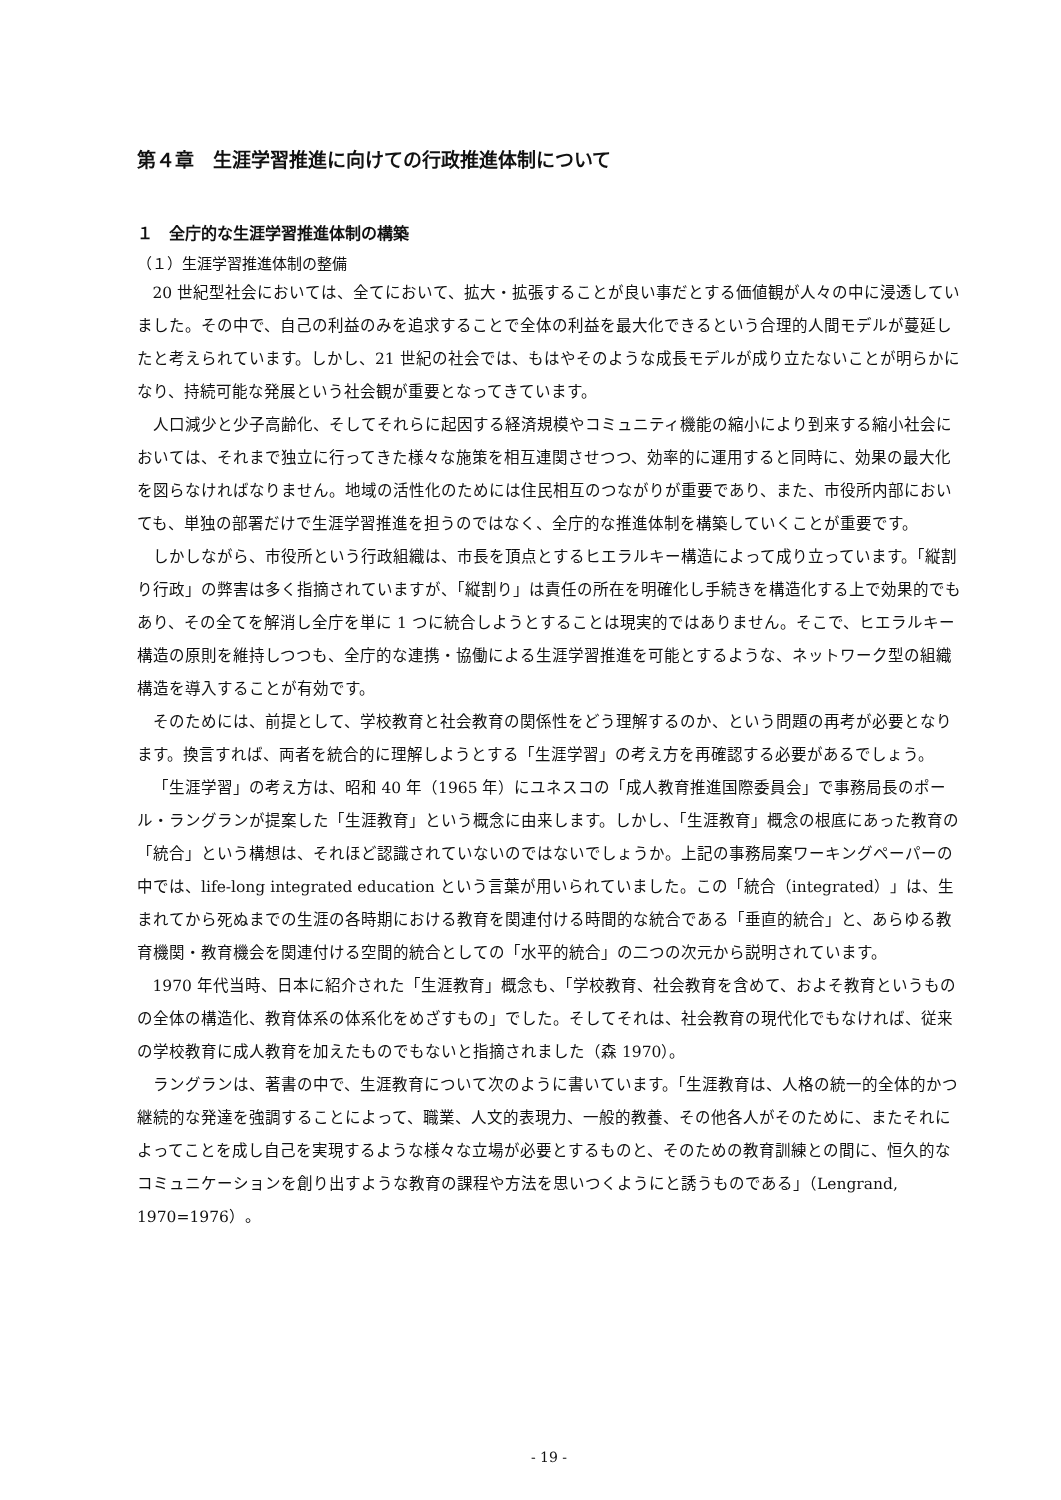第４章　生涯学習推進に向けての行政推進体制について
１　全庁的な生涯学習推進体制の構築
（１）生涯学習推進体制の整備
20 世紀型社会においては、全てにおいて、拡大・拡張することが良い事だとする価値観が人々の中に浸透していました。その中で、自己の利益のみを追求することで全体の利益を最大化できるという合理的人間モデルが蔓延したと考えられています。しかし、21 世紀の社会では、もはやそのような成長モデルが成り立たないことが明らかになり、持続可能な発展という社会観が重要となってきています。
人口減少と少子高齢化、そしてそれらに起因する経済規模やコミュニティ機能の縮小により到来する縮小社会においては、それまで独立に行ってきた様々な施策を相互連関させつつ、効率的に運用すると同時に、効果の最大化を図らなければなりません。地域の活性化のためには住民相互のつながりが重要であり、また、市役所内部においても、単独の部署だけで生涯学習推進を担うのではなく、全庁的な推進体制を構築していくことが重要です。
しかしながら、市役所という行政組織は、市長を頂点とするヒエラルキー構造によって成り立っています。「縦割り行政」の弊害は多く指摘されていますが、「縦割り」は責任の所在を明確化し手続きを構造化する上で効果的でもあり、その全てを解消し全庁を単に 1 つに統合しようとすることは現実的ではありません。そこで、ヒエラルキー構造の原則を維持しつつも、全庁的な連携・協働による生涯学習推進を可能とするような、ネットワーク型の組織構造を導入することが有効です。
そのためには、前提として、学校教育と社会教育の関係性をどう理解するのか、という問題の再考が必要となります。換言すれば、両者を統合的に理解しようとする「生涯学習」の考え方を再確認する必要があるでしょう。
「生涯学習」の考え方は、昭和 40 年（1965 年）にユネスコの「成人教育推進国際委員会」で事務局長のポール・ラングランが提案した「生涯教育」という概念に由来します。しかし、「生涯教育」概念の根底にあった教育の「統合」という構想は、それほど認識されていないのではないでしょうか。上記の事務局案ワーキングペーパーの中では、life-long integrated education という言葉が用いられていました。この「統合（integrated）」は、生まれてから死ぬまでの生涯の各時期における教育を関連付ける時間的な統合である「垂直的統合」と、あらゆる教育機関・教育機会を関連付ける空間的統合としての「水平的統合」の二つの次元から説明されています。
1970 年代当時、日本に紹介された「生涯教育」概念も、「学校教育、社会教育を含めて、およそ教育というものの全体の構造化、教育体系の体系化をめざすもの」でした。そしてそれは、社会教育の現代化でもなければ、従来の学校教育に成人教育を加えたものでもないと指摘されました（森 1970）。
ラングランは、著書の中で、生涯教育について次のように書いています。「生涯教育は、人格の統一的全体的かつ継続的な発達を強調することによって、職業、人文的表現力、一般的教養、その他各人がそのために、またそれによってことを成し自己を実現するような様々な立場が必要とするものと、そのための教育訓練との間に、恒久的なコミュニケーションを創り出すような教育の課程や方法を思いつくようにと誘うものである」（Lengrand, 1970=1976）。
- 19 -